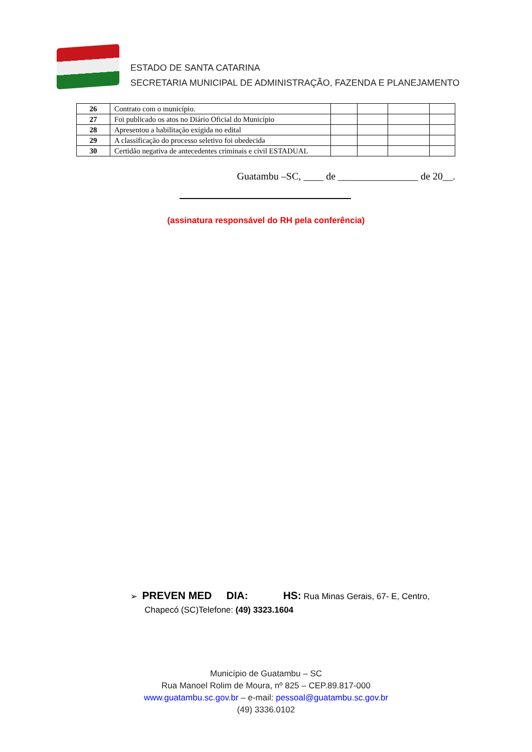ESTADO DE SANTA CATARINA
SECRETARIA MUNICIPAL DE ADMINISTRAÇÃO, FAZENDA E PLANEJAMENTO
| 26 | Contrato com o município . | | | | |
| 27 | Foi publicado os atos no Diário Oficial do Município | | | | |
| 28 | Apresentou a habilitação exigida no edital | | | | |
| 29 | A classificação do processo seletivo foi obedecida | | | | |
| 30 | Certidão negativa de antecedentes criminais e civil ESTADUAL | | | | |
Guatambu –SC, ____ de ________________ de 20__.
(assinatura responsável do RH pela conferência)
➢ PREVEN MED DIA: HS: Rua Minas Gerais, 67- E, Centro,
Chapecó (SC)Telefone: (49) 3323.1604
Município de Guatambu – SC
Rua Manoel Rolim de Moura, nº 825 – CEP.89.817-000
www.guatambu.sc.gov.br – e-mail: pessoal@guatambu.sc.gov.br
(49) 3336.0102